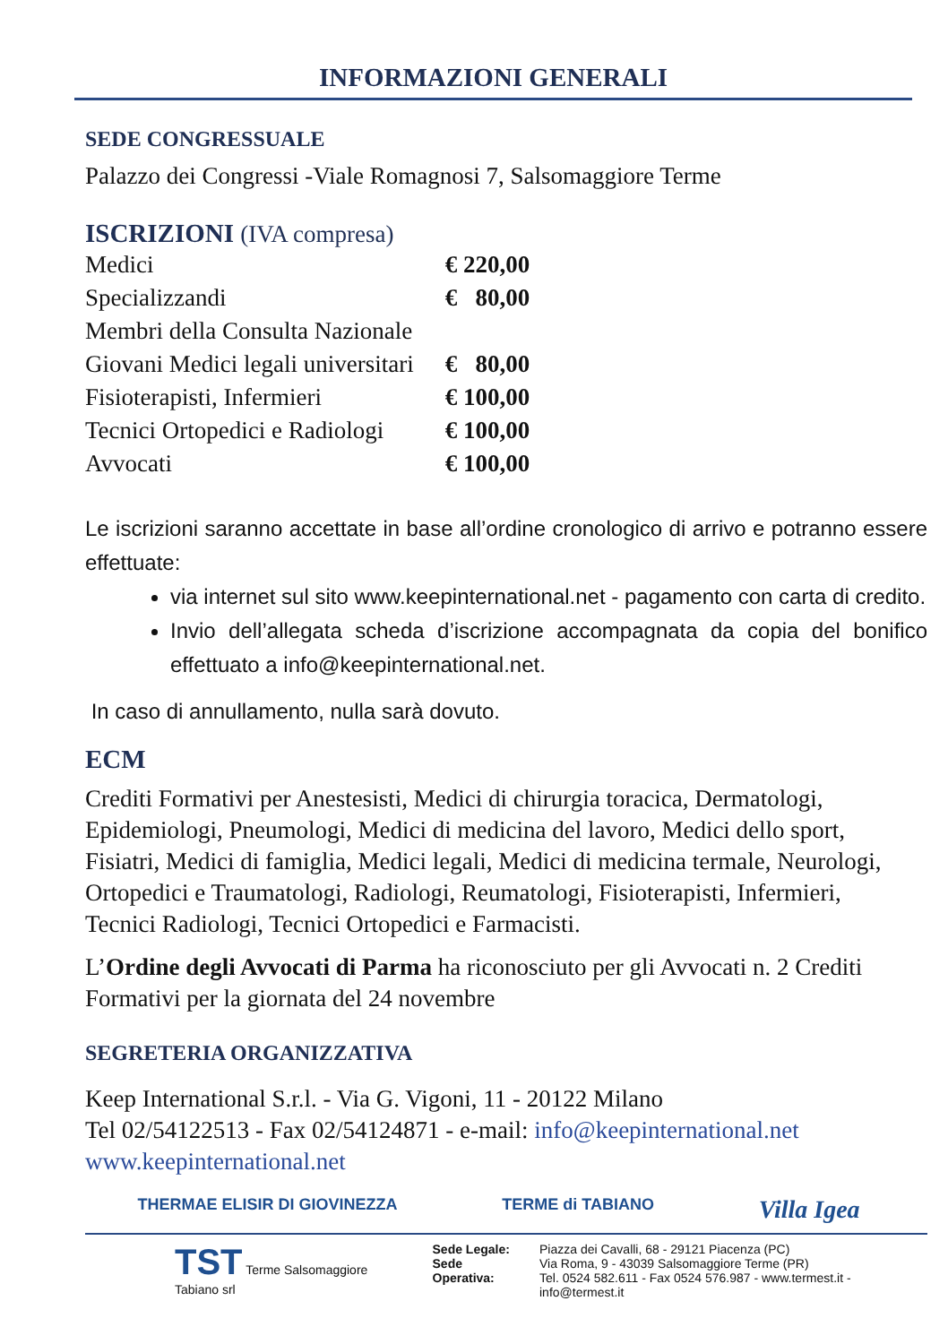INFORMAZIONI GENERALI
SEDE CONGRESSUALE
Palazzo dei Congressi -Viale Romagnosi 7, Salsomaggiore Terme
ISCRIZIONI (IVA compresa)
| Medici | € 220,00 |
| Specializzandi | € 80,00 |
| Membri della Consulta Nazionale | |
| Giovani Medici legali universitari | € 80,00 |
| Fisioterapisti, Infermieri | € 100,00 |
| Tecnici Ortopedici e Radiologi | € 100,00 |
| Avvocati | € 100,00 |
Le iscrizioni saranno accettate in base all’ordine cronologico di arrivo e potranno essere effettuate:
via internet sul sito www.keepinternational.net - pagamento con carta di credito.
Invio dell’allegata scheda d’iscrizione accompagnata da copia del bonifico effettuato a info@keepinternational.net.
In caso di annullamento, nulla sarà dovuto.
ECM
Crediti Formativi per Anestesisti, Medici di chirurgia toracica, Dermatologi, Epidemiologi, Pneumologi, Medici di medicina del lavoro, Medici dello sport, Fisiatri, Medici di famiglia, Medici legali, Medici di medicina termale, Neurologi, Ortopedici e Traumatologi, Radiologi, Reumatologi, Fisioterapisti, Infermieri, Tecnici Radiologi, Tecnici Ortopedici e Farmacisti.
L’Ordine degli Avvocati di Parma ha riconosciuto per gli Avvocati n. 2 Crediti Formativi per la giornata del 24 novembre
SEGRETERIA ORGANIZZATIVA
Keep International S.r.l. - Via G. Vigoni, 11 - 20122 Milano
Tel 02/54122513 - Fax 02/54124871 - e-mail: info@keepinternational.net
www.keepinternational.net
THERMAE ELISIR DI GIOVINEZZA TERME di TABIANO Villa Igea
TST Terme Salsomaggiore Tabiano srl
Sede Legale:
Sede Operativa:
Piazza dei Cavalli, 68 - 29121 Piacenza (PC)
Via Roma, 9 - 43039 Salsomaggiore Terme (PR)
Tel. 0524 582.611 - Fax 0524 576.987 - www.termest.it - info@termest.it